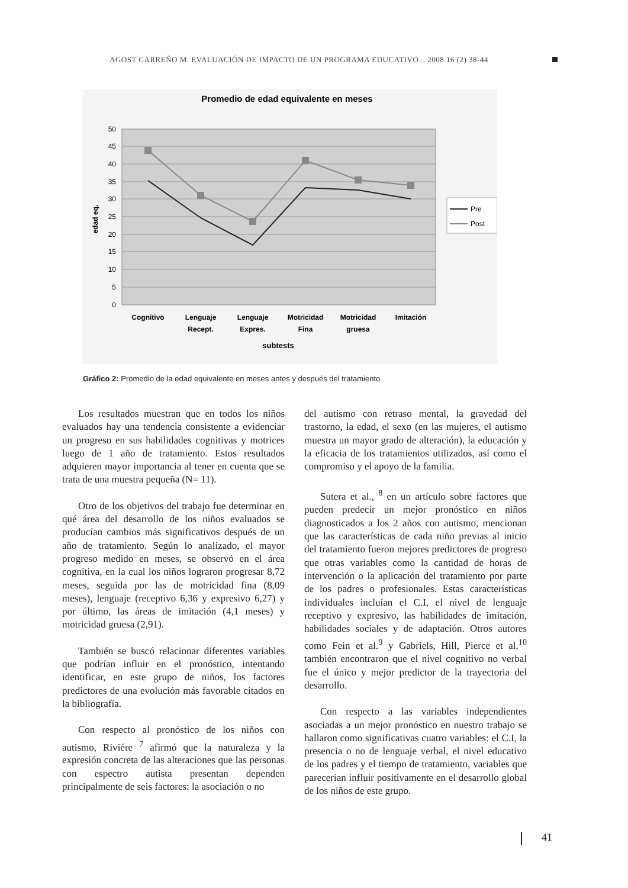AGOST CARREÑO M. EVALUACIÓN DE IMPACTO DE UN PROGRAMA EDUCATIVO... 2008 16 (2) 38-44
Promedio de edad equivalente en meses
50
45
40
35
30
25
20
15
10
5
0
edad eq.
Pre
Post
Cognitivo
Lenguaje
Recept.
Lenguaje
Expres.
Motricidad
Fina
Motricidad
gruesa
Imitación
subtests
Gráfico 2: Promedio de la edad equivalente en meses antes y después del tratamiento
Los resultados muestran que en todos los niños evaluados hay una tendencia consistente a evidenciar un progreso en sus habilidades cognitivas y motrices luego de 1 año de tratamiento. Estos resultados adquieren mayor importancia al tener en cuenta que se trata de una muestra pequeña (N= 11).
Otro de los objetivos del trabajo fue determinar en qué área del desarrollo de los niños evaluados se producían cambios más significativos después de un año de tratamiento. Según lo analizado, el mayor progreso medido en meses, se observó en el área cognitiva, en la cual los niños lograron progresar 8,72 meses, seguida por las de motricidad fina (8,09 meses), lenguaje (receptivo 6,36 y expresivo 6,27) y por último, las áreas de imitación (4,1 meses) y motricidad gruesa (2,91).
También se buscó relacionar diferentes variables que podrían influir en el pronóstico, intentando identificar, en este grupo de niños, los factores predictores de una evolución más favorable citados en la bibliografía.
Con respecto al pronóstico de los niños con autismo, Riviére <sup>7</sup> afirmó que la naturaleza y la expresión concreta de las alteraciones que las personas con espectro autista presentan dependen principalmente de seis factores: la asociación o no
del autismo con retraso mental, la gravedad del trastorno, la edad, el sexo (en las mujeres, el autismo muestra un mayor grado de alteración), la educación y la eficacia de los tratamientos utilizados, así como el compromiso y el apoyo de la familia.
Sutera et al., <sup>8</sup> en un artículo sobre factores que pueden predecir un mejor pronóstico en niños diagnosticados a los 2 años con autismo, mencionan que las características de cada niño previas al inicio del tratamiento fueron mejores predictores de progreso que otras variables como la cantidad de horas de intervención o la aplicación del tratamiento por parte de los padres o profesionales. Estas características individuales incluían el C.I, el nivel de lenguaje receptivo y expresivo, las habilidades de imitación, habilidades sociales y de adaptación. Otros autores como Fein et al.<sup>9</sup> y Gabriels, Hill, Pierce et al.<sup>10</sup> también encontraron que el nivel cognitivo no verbal fue el único y mejor predictor de la trayectoria del desarrollo.
Con respecto a las variables independientes asociadas a un mejor pronóstico en nuestro trabajo se hallaron como significativas cuatro variables: el C.I, la presencia o no de lenguaje verbal, el nivel educativo de los padres y el tiempo de tratamiento, variables que parecerían influir positivamente en el desarrollo global de los niños de este grupo.
41